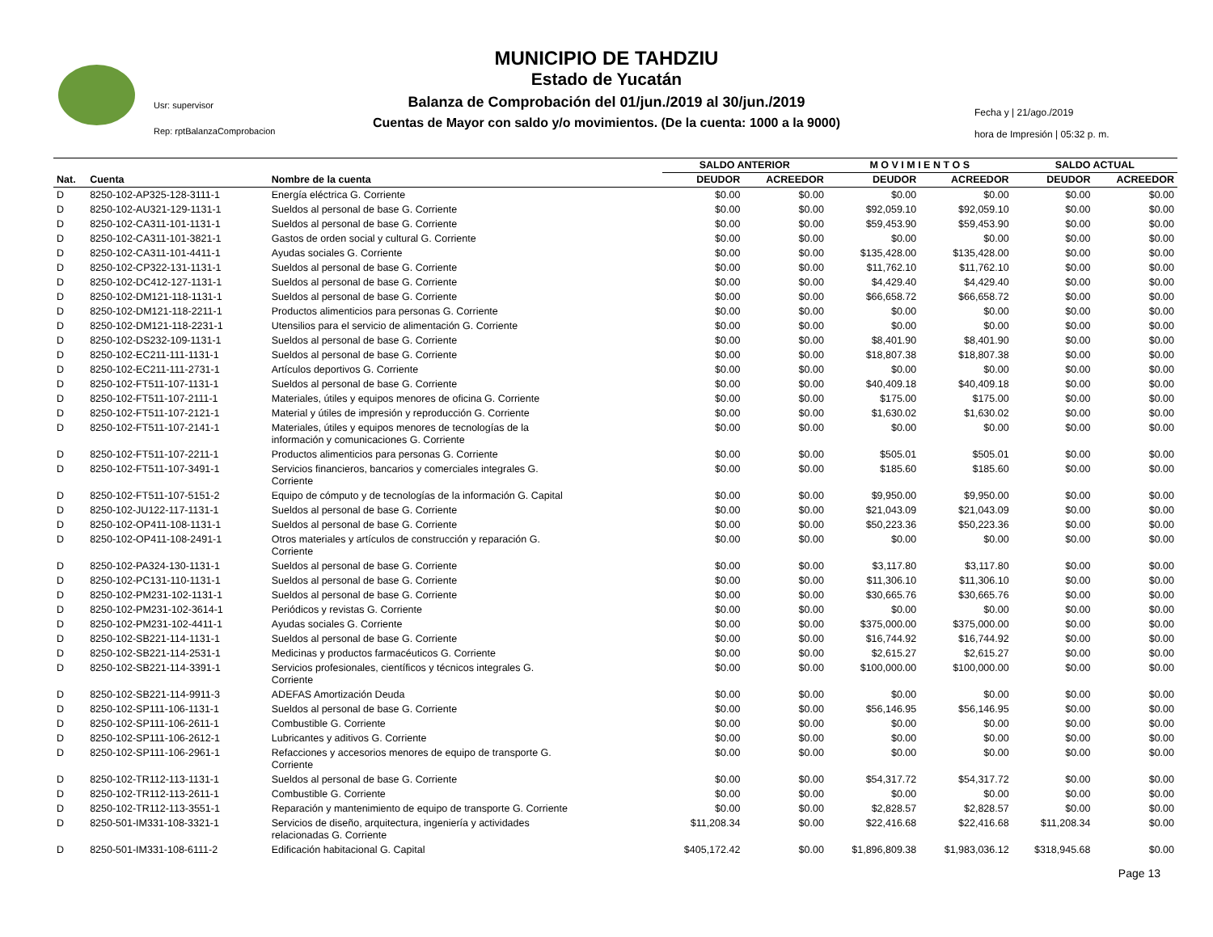Usr: supervisor
Rep: rptBalanzaComprobacion
MUNICIPIO DE TAHDZIU
Estado de Yucatán
Balanza de Comprobación del 01/jun./2019 al 30/jun./2019
Cuentas de Mayor con saldo y/o movimientos. (De la cuenta: 1000 a la 9000)
Fecha y | 21/ago./2019
hora de Impresión | 05:32 p. m.
| | | | SALDO ANTERIOR | | M O V I M I E N T O S | | SALDO ACTUAL | |
| --- | --- | --- | --- | --- | --- | --- | --- | --- |
| Nat. | Cuenta | Nombre de la cuenta | DEUDOR | ACREEDOR | DEUDOR | ACREEDOR | DEUDOR | ACREEDOR |
| D | 8250-102-AP325-128-3111-1 | Energía eléctrica G. Corriente | $0.00 | $0.00 | $0.00 | $0.00 | $0.00 | $0.00 |
| D | 8250-102-AU321-129-1131-1 | Sueldos al personal de base G. Corriente | $0.00 | $0.00 | $92,059.10 | $92,059.10 | $0.00 | $0.00 |
| D | 8250-102-CA311-101-1131-1 | Sueldos al personal de base G. Corriente | $0.00 | $0.00 | $59,453.90 | $59,453.90 | $0.00 | $0.00 |
| D | 8250-102-CA311-101-3821-1 | Gastos de orden social y cultural G. Corriente | $0.00 | $0.00 | $0.00 | $0.00 | $0.00 | $0.00 |
| D | 8250-102-CA311-101-4411-1 | Ayudas sociales G. Corriente | $0.00 | $0.00 | $135,428.00 | $135,428.00 | $0.00 | $0.00 |
| D | 8250-102-CP322-131-1131-1 | Sueldos al personal de base G. Corriente | $0.00 | $0.00 | $11,762.10 | $11,762.10 | $0.00 | $0.00 |
| D | 8250-102-DC412-127-1131-1 | Sueldos al personal de base G. Corriente | $0.00 | $0.00 | $4,429.40 | $4,429.40 | $0.00 | $0.00 |
| D | 8250-102-DM121-118-1131-1 | Sueldos al personal de base G. Corriente | $0.00 | $0.00 | $66,658.72 | $66,658.72 | $0.00 | $0.00 |
| D | 8250-102-DM121-118-2211-1 | Productos alimenticios para personas G. Corriente | $0.00 | $0.00 | $0.00 | $0.00 | $0.00 | $0.00 |
| D | 8250-102-DM121-118-2231-1 | Utensilios para el servicio de alimentación G. Corriente | $0.00 | $0.00 | $0.00 | $0.00 | $0.00 | $0.00 |
| D | 8250-102-DS232-109-1131-1 | Sueldos al personal de base G. Corriente | $0.00 | $0.00 | $8,401.90 | $8,401.90 | $0.00 | $0.00 |
| D | 8250-102-EC211-111-1131-1 | Sueldos al personal de base G. Corriente | $0.00 | $0.00 | $18,807.38 | $18,807.38 | $0.00 | $0.00 |
| D | 8250-102-EC211-111-2731-1 | Artículos deportivos G. Corriente | $0.00 | $0.00 | $0.00 | $0.00 | $0.00 | $0.00 |
| D | 8250-102-FT511-107-1131-1 | Sueldos al personal de base G. Corriente | $0.00 | $0.00 | $40,409.18 | $40,409.18 | $0.00 | $0.00 |
| D | 8250-102-FT511-107-2111-1 | Materiales, útiles y equipos menores de oficina G. Corriente | $0.00 | $0.00 | $175.00 | $175.00 | $0.00 | $0.00 |
| D | 8250-102-FT511-107-2121-1 | Material y útiles de impresión y reproducción G. Corriente | $0.00 | $0.00 | $1,630.02 | $1,630.02 | $0.00 | $0.00 |
| D | 8250-102-FT511-107-2141-1 | Materiales, útiles y equipos menores de tecnologías de la información y comunicaciones G. Corriente | $0.00 | $0.00 | $0.00 | $0.00 | $0.00 | $0.00 |
| D | 8250-102-FT511-107-2211-1 | Productos alimenticios para personas G. Corriente | $0.00 | $0.00 | $505.01 | $505.01 | $0.00 | $0.00 |
| D | 8250-102-FT511-107-3491-1 | Servicios financieros, bancarios y comerciales integrales G. Corriente | $0.00 | $0.00 | $185.60 | $185.60 | $0.00 | $0.00 |
| D | 8250-102-FT511-107-5151-2 | Equipo de cómputo y de tecnologías de la información G. Capital | $0.00 | $0.00 | $9,950.00 | $9,950.00 | $0.00 | $0.00 |
| D | 8250-102-JU122-117-1131-1 | Sueldos al personal de base G. Corriente | $0.00 | $0.00 | $21,043.09 | $21,043.09 | $0.00 | $0.00 |
| D | 8250-102-OP411-108-1131-1 | Sueldos al personal de base G. Corriente | $0.00 | $0.00 | $50,223.36 | $50,223.36 | $0.00 | $0.00 |
| D | 8250-102-OP411-108-2491-1 | Otros materiales y artículos de construcción y reparación G. Corriente | $0.00 | $0.00 | $0.00 | $0.00 | $0.00 | $0.00 |
| D | 8250-102-PA324-130-1131-1 | Sueldos al personal de base G. Corriente | $0.00 | $0.00 | $3,117.80 | $3,117.80 | $0.00 | $0.00 |
| D | 8250-102-PC131-110-1131-1 | Sueldos al personal de base G. Corriente | $0.00 | $0.00 | $11,306.10 | $11,306.10 | $0.00 | $0.00 |
| D | 8250-102-PM231-102-1131-1 | Sueldos al personal de base G. Corriente | $0.00 | $0.00 | $30,665.76 | $30,665.76 | $0.00 | $0.00 |
| D | 8250-102-PM231-102-3614-1 | Periódicos y revistas G. Corriente | $0.00 | $0.00 | $0.00 | $0.00 | $0.00 | $0.00 |
| D | 8250-102-PM231-102-4411-1 | Ayudas sociales G. Corriente | $0.00 | $0.00 | $375,000.00 | $375,000.00 | $0.00 | $0.00 |
| D | 8250-102-SB221-114-1131-1 | Sueldos al personal de base G. Corriente | $0.00 | $0.00 | $16,744.92 | $16,744.92 | $0.00 | $0.00 |
| D | 8250-102-SB221-114-2531-1 | Medicinas y productos farmacéuticos G. Corriente | $0.00 | $0.00 | $2,615.27 | $2,615.27 | $0.00 | $0.00 |
| D | 8250-102-SB221-114-3391-1 | Servicios profesionales, científicos y técnicos integrales G. Corriente | $0.00 | $0.00 | $100,000.00 | $100,000.00 | $0.00 | $0.00 |
| D | 8250-102-SB221-114-9911-3 | ADEFAS Amortización Deuda | $0.00 | $0.00 | $0.00 | $0.00 | $0.00 | $0.00 |
| D | 8250-102-SP111-106-1131-1 | Sueldos al personal de base G. Corriente | $0.00 | $0.00 | $56,146.95 | $56,146.95 | $0.00 | $0.00 |
| D | 8250-102-SP111-106-2611-1 | Combustible G. Corriente | $0.00 | $0.00 | $0.00 | $0.00 | $0.00 | $0.00 |
| D | 8250-102-SP111-106-2612-1 | Lubricantes y aditivos G. Corriente | $0.00 | $0.00 | $0.00 | $0.00 | $0.00 | $0.00 |
| D | 8250-102-SP111-106-2961-1 | Refacciones y accesorios menores de equipo de transporte G. Corriente | $0.00 | $0.00 | $0.00 | $0.00 | $0.00 | $0.00 |
| D | 8250-102-TR112-113-1131-1 | Sueldos al personal de base G. Corriente | $0.00 | $0.00 | $54,317.72 | $54,317.72 | $0.00 | $0.00 |
| D | 8250-102-TR112-113-2611-1 | Combustible G. Corriente | $0.00 | $0.00 | $0.00 | $0.00 | $0.00 | $0.00 |
| D | 8250-102-TR112-113-3551-1 | Reparación y mantenimiento de equipo de transporte G. Corriente | $0.00 | $0.00 | $2,828.57 | $2,828.57 | $0.00 | $0.00 |
| D | 8250-501-IM331-108-3321-1 | Servicios de diseño, arquitectura, ingeniería y actividades relacionadas G. Corriente | $11,208.34 | $0.00 | $22,416.68 | $22,416.68 | $11,208.34 | $0.00 |
| D | 8250-501-IM331-108-6111-2 | Edificación habitacional G. Capital | $405,172.42 | $0.00 | $1,896,809.38 | $1,983,036.12 | $318,945.68 | $0.00 |
Page 13